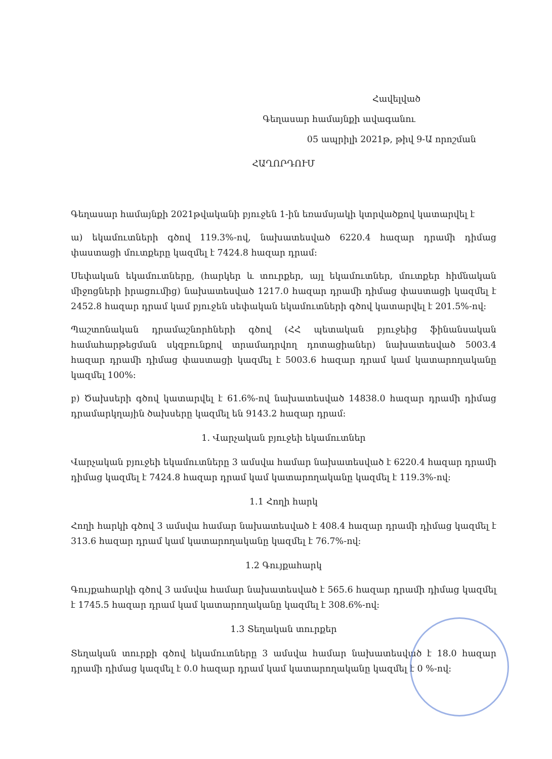Հավելված
Գեղասար համայնքի ավագանու
05 ապրիլի 2021թ, թիվ 9-Ա որոշման
ՀԱՂՈՐԴՈՒՄ
Գեղասար համայնքի 2021թվականի բյուջեն 1-ին եռամսյակի կտրվածքով կատարվել է
ա) եկամուտների գծով 119.3%-ով, նախատեսված 6220.4 հազար դրամի դիմաց փաստացի մուտքերը կազմել է 7424.8 հազար դրամ:
Սեփական եկամուտները, (հարկեր և տուրքեր, այլ եկամուտներ, մուտքեր հիմնական միջոցների իրացումից) նախատեսված 1217.0 հազար դրամի դիմաց փաստացի կազմել է 2452.8 հազար դրամ կամ բյուջեն սեփական եկամուտների գծով կատարվել է 201.5%-ով:
Պաշտոնական դրամաշնորհների գծով (ՀՀ պետական բյուջեից ֆինանսական համահարթեցման սկզբունքով տրամադրվող դոտացիաներ) նախատեսված 5003.4 հազար դրամի դիմաց փաստացի կազմել է 5003.6 հազար դրամ կամ կատարողականը կազմել 100%:
բ) Ծախսերի գծով կատարվել է 61.6%-ով նախատեսված 14838.0 հազար դրամի դիմաց դրամարկղային ծախսերը կազմել են 9143.2 հազար դրամ:
1. Վարչական բյուջեի եկամուտներ
Վարչական բյուջեի եկամուտները 3 ամսվա համար նախատեսված է 6220.4 հազար դրամի դիմաց կազմել է 7424.8 հազար դրամ կամ կատարողականը կազմել է 119.3%-ով:
1.1 Հողի հարկ
Հողի հարկի գծով 3 ամսվա համար նախատեսված է 408.4 հազար դրամի դիմաց կազմել է 313.6 հազար դրամ կամ կատարողականը կազմել է 76.7%-ով:
1.2 Գույքահարկ
Գույքահարկի գծով 3 ամսվա համար նախատեսված է 565.6 հազար դրամի դիմաց կազմել է 1745.5 հազար դրամ կամ կատարողականը կազմել է 308.6%-ով:
1.3 Տեղական տուրքեր
Տեղական տուրքի գծով եկամուտները 3 ամսվա համար նախատեսված է 18.0 հազար դրամի դիմաց կազմել է 0.0 հազար դրամ կամ կատարողականը կազմել է 0 %-ով: